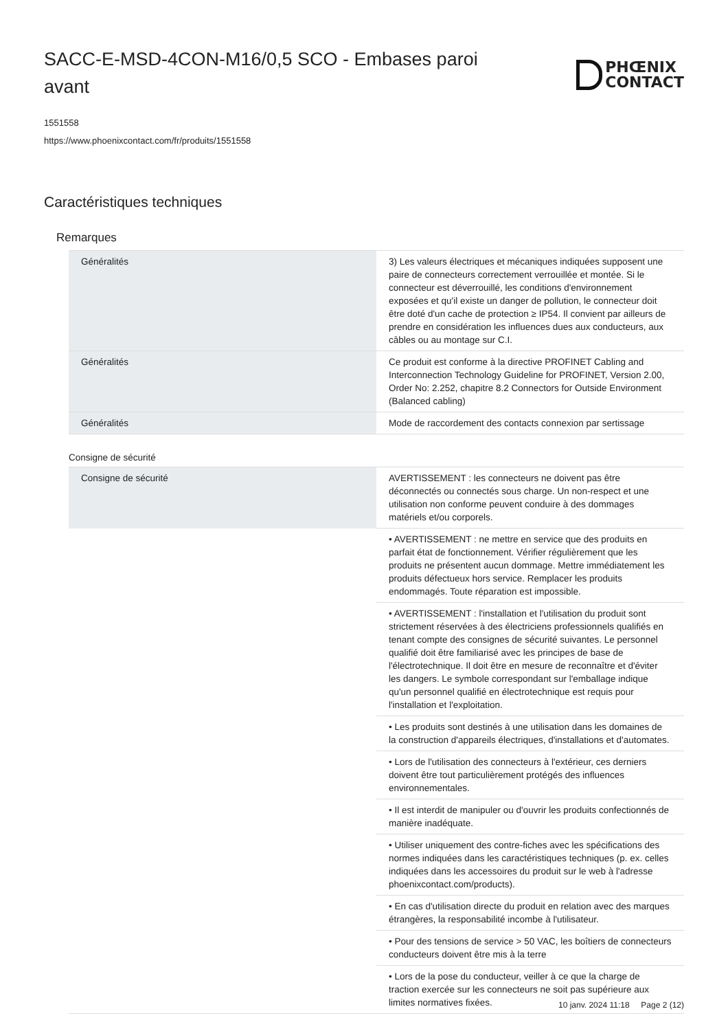SACC-E-MSD-4CON-M16/0,5 SCO - Embases paroi avant
PHŒNIX
CONTACT
1551558
https://www.phoenixcontact.com/fr/produits/1551558
Caractéristiques techniques
Remarques
| Généralités | 3) Les valeurs électriques et mécaniques indiquées supposent une paire de connecteurs correctement verrouillée et montée. Si le connecteur est déverrouillé, les conditions d'environnement exposées et qu'il existe un danger de pollution, le connecteur doit être doté d'un cache de protection ≥ IP54. Il convient par ailleurs de prendre en considération les influences dues aux conducteurs, aux câbles ou au montage sur C.I. |
| Généralités | Ce produit est conforme à la directive PROFINET Cabling and Interconnection Technology Guideline for PROFINET, Version 2.00, Order No: 2.252, chapitre 8.2 Connectors for Outside Environment (Balanced cabling) |
| Généralités | Mode de raccordement des contacts connexion par sertissage |
Consigne de sécurité
| Consigne de sécurité | AVERTISSEMENT : les connecteurs ne doivent pas être déconnectés ou connectés sous charge. Un non-respect et une utilisation non conforme peuvent conduire à des dommages matériels et/ou corporels. |
| | • AVERTISSEMENT : ne mettre en service que des produits en parfait état de fonctionnement. Vérifier régulièrement que les produits ne présentent aucun dommage. Mettre immédiatement les produits défectueux hors service. Remplacer les produits endommagés. Toute réparation est impossible. |
| | • AVERTISSEMENT : l'installation et l'utilisation du produit sont strictement réservées à des électriciens professionnels qualifiés en tenant compte des consignes de sécurité suivantes. Le personnel qualifié doit être familiarisé avec les principes de base de l'électrotechnique. Il doit être en mesure de reconnaître et d'éviter les dangers. Le symbole correspondant sur l'emballage indique qu'un personnel qualifié en électrotechnique est requis pour l'installation et l'exploitation. |
| | • Les produits sont destinés à une utilisation dans les domaines de la construction d'appareils électriques, d'installations et d'automates. |
| | • Lors de l'utilisation des connecteurs à l'extérieur, ces derniers doivent être tout particulièrement protégés des influences environnementales. |
| | • Il est interdit de manipuler ou d'ouvrir les produits confectionnés de manière inadéquate. |
| | • Utiliser uniquement des contre-fiches avec les spécifications des normes indiquées dans les caractéristiques techniques (p. ex. celles indiquées dans les accessoires du produit sur le web à l'adresse phoenixcontact.com/products). |
| | • En cas d'utilisation directe du produit en relation avec des marques étrangères, la responsabilité incombe à l'utilisateur. |
| | • Pour des tensions de service > 50 VAC, les boîtiers de connecteurs conducteurs doivent être mis à la terre |
| | • Lors de la pose du conducteur, veiller à ce que la charge de traction exercée sur les connecteurs ne soit pas supérieure aux limites normatives fixées. |
10 janv. 2024 11:18 Page 2 (12)